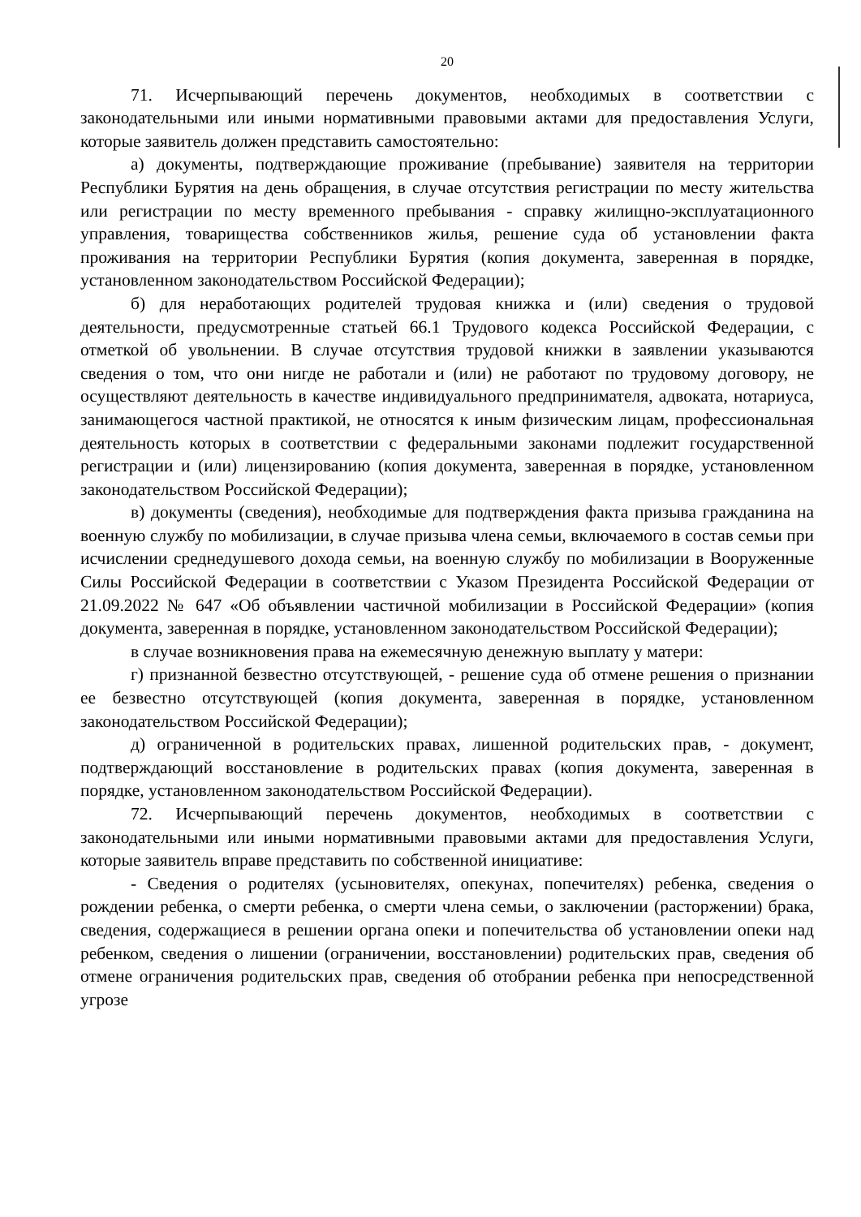20
71. Исчерпывающий перечень документов, необходимых в соответствии с законодательными или иными нормативными правовыми актами для предоставления Услуги, которые заявитель должен представить самостоятельно:
а) документы, подтверждающие проживание (пребывание) заявителя на территории Республики Бурятия на день обращения, в случае отсутствия регистрации по месту жительства или регистрации по месту временного пребывания - справку жилищно-эксплуатационного управления, товарищества собственников жилья, решение суда об установлении факта проживания на территории Республики Бурятия (копия документа, заверенная в порядке, установленном законодательством Российской Федерации);
б) для неработающих родителей трудовая книжка и (или) сведения о трудовой деятельности, предусмотренные статьей 66.1 Трудового кодекса Российской Федерации, с отметкой об увольнении. В случае отсутствия трудовой книжки в заявлении указываются сведения о том, что они нигде не работали и (или) не работают по трудовому договору, не осуществляют деятельность в качестве индивидуального предпринимателя, адвоката, нотариуса, занимающегося частной практикой, не относятся к иным физическим лицам, профессиональная деятельность которых в соответствии с федеральными законами подлежит государственной регистрации и (или) лицензированию (копия документа, заверенная в порядке, установленном законодательством Российской Федерации);
в) документы (сведения), необходимые для подтверждения факта призыва гражданина на военную службу по мобилизации, в случае призыва члена семьи, включаемого в состав семьи при исчислении среднедушевого дохода семьи, на военную службу по мобилизации в Вооруженные Силы Российской Федерации в соответствии с Указом Президента Российской Федерации от 21.09.2022 № 647 «Об объявлении частичной мобилизации в Российской Федерации» (копия документа, заверенная в порядке, установленном законодательством Российской Федерации);
в случае возникновения права на ежемесячную денежную выплату у матери:
г) признанной безвестно отсутствующей, - решение суда об отмене решения о признании ее безвестно отсутствующей (копия документа, заверенная в порядке, установленном законодательством Российской Федерации);
д) ограниченной в родительских правах, лишенной родительских прав, - документ, подтверждающий восстановление в родительских правах (копия документа, заверенная в порядке, установленном законодательством Российской Федерации).
72. Исчерпывающий перечень документов, необходимых в соответствии с законодательными или иными нормативными правовыми актами для предоставления Услуги, которые заявитель вправе представить по собственной инициативе:
- Сведения о родителях (усыновителях, опекунах, попечителях) ребенка, сведения о рождении ребенка, о смерти ребенка, о смерти члена семьи, о заключении (расторжении) брака, сведения, содержащиеся в решении органа опеки и попечительства об установлении опеки над ребенком, сведения о лишении (ограничении, восстановлении) родительских прав, сведения об отмене ограничения родительских прав, сведения об отобрании ребенка при непосредственной угрозе